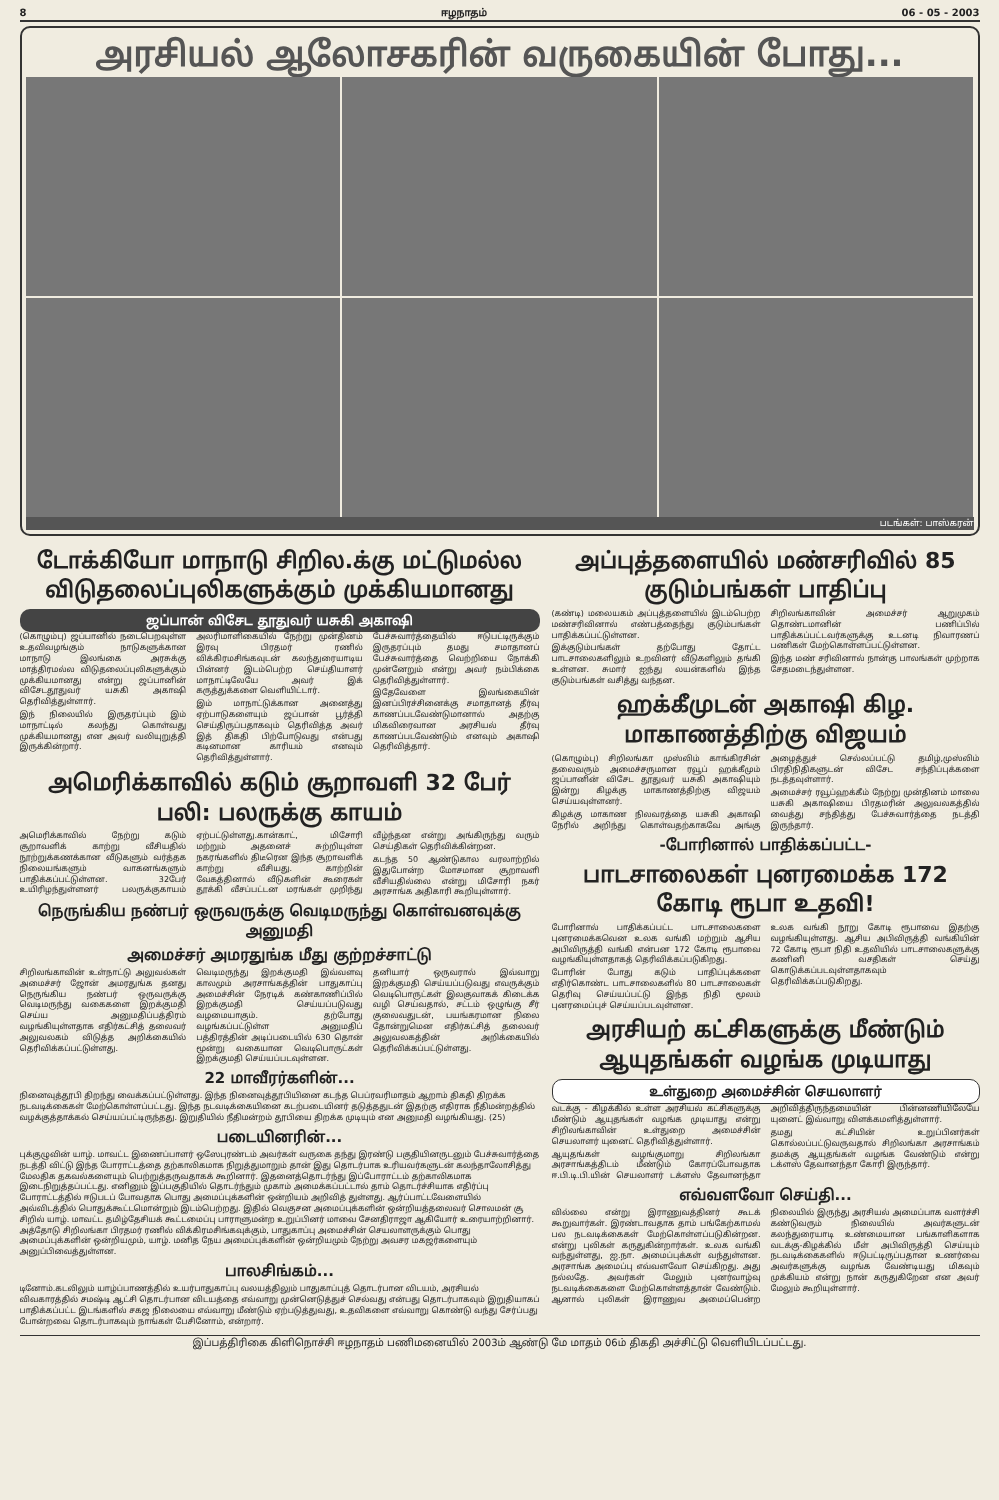8 ஈழநாதம் 06 - 05 - 2003
அரசியல் ஆலோசகரின் வருகையின் போது...
படங்கள்: பாஸ்கரன்
டோக்கியோ மாநாடு சிறில.க்கு மட்டுமல்ல விடுதலைப்புலிகளுக்கும் முக்கியமானது
ஜப்பான் விசேட தூதுவர் யசுகி அகாஷி
(கொழும்பு) ஜப்பானில் நடைபெறவுள்ள உதவிவழங்கும் நாடுகளுக்கான மாநாடு இலங்கை அரசுக்கு மாத்திரமல்ல விடுதலைப்புலிகளுக்கும் முக்கியமானது என்று ஜப்பானின் விசேடதூதுவர் யசுகி அகாஷி தெரிவித்துள்ளார்.
இந் நிலையில் இருதரப்பும் இம் மாநாட்டில் கலந்து கொள்வது முக்கியமானது என அவர் வலியுறுத்தி இருக்கின்றார்.
அலரிமாளிகையில் நேற்று முன்தினம் இரவு பிரதமர் ரணில் விக்கிரமசிங்கவுடன் கலந்துரையாடிய பின்னர் இடம்பெற்ற செய்தியாளர் மாநாட்டிலேயே அவர் இக் கருத்துக்களை வெளியிட்டார்.
இம் மாநாட்டுக்கான அனைத்து ஏற்பாடுகளையும் ஜப்பான் பூர்த்தி செய்திருப்பதாகவும் தெரிவித்த அவர் இத் திகதி பிற்போடுவது என்பது கடினமான காரியம் எனவும் தெரிவித்துள்ளார்.
பேச்சுவார்த்தையில் ஈடுபட்டிருக்கும் இருதரப்பும் தமது சமாதானப் பேச்சுவார்த்தை வெற்றியை நோக்கி முன்னேறும் என்று அவர் நம்பிக்கை தெரிவித்துள்ளார்.
இதேவேளை இலங்கையின் இனப்பிரச்சினைக்கு சமாதானத் தீர்வு காணப்படவேண்டுமானால் அதற்கு மிகவிரைவான அரசியல் தீர்வு காணப்படவேண்டும் எனவும் அகாஷி தெரிவித்தார்.
அமெரிக்காவில் கடும் சூறாவளி 32 பேர் பலி: பலருக்கு காயம்
அமெரிக்காவில் நேற்று கடும் சூறாவளிக் காற்று வீசியதில் நூற்றுக்கணக்கான வீடுகளும் வர்த்தக நிலையங்களும் வாகனங்களும் பாதிக்கப்பட்டுள்ளன. 32பேர் உயிரிழந்துள்ளனர் பலருக்குகாயம் ஏற்பட்டுள்ளது.கான்காட், மிசோரி மற்றும் அதனைச் சுற்றியுள்ள நகரங்களில் திடீரென இந்த சூறாவளிக் காற்று வீசியது. காற்றின் வேகத்தினால் வீடுகளின் கூரைகள் தூக்கி வீசப்பட்டன மரங்கள் முறிந்து வீழ்ந்தன என்று அங்கிருந்து வரும் செய்திகள் தெரிவிக்கின்றன.
கடந்த 50 ஆண்டுகால வரலாற்றில் இதுபோன்ற மோசமான சூறாவளி வீசியதில்லை என்று மிசோரி நகர் அரசாங்க அதிகாரி கூறியுள்ளார்.
நெருங்கிய நண்பர் ஒருவருக்கு வெடிமருந்து கொள்வனவுக்கு அனுமதி
அமைச்சர் அமரதுங்க மீது குற்றச்சாட்டு
சிறிலங்காவின் உள்நாட்டு அலுவல்கள் அமைச்சர் ஜோன் அமரதுங்க தனது நெருங்கிய நண்பர் ஒருவருக்கு வெடிமருந்து வகைகளை இறக்குமதி செய்ய அனுமதிப்பத்திரம் வழங்கியுள்ளதாக எதிர்கட்சித் தலைவர் அலுவலகம் விடுத்த அறிக்கையில் தெரிவிக்கப்பட்டுள்ளது.
வெடிமருந்து இறக்குமதி இவ்வளவு காலமும் அரசாங்கத்தின் பாதுகாப்பு அமைச்சின் நேரடிக் கண்காணிப்பில் இறக்குமதி செய்யப்படுவது வழமையாகும். தற்போது வழங்கப்பட்டுள்ள அனுமதிப் பத்திரத்தின் அடிப்படையில் 630 தொன் மூன்று வகையான வெடிபொருட்கள் இறக்குமதி செய்யப்படவுள்ளன.
தனியார் ஒருவரால் இவ்வாறு இறக்குமதி செய்யப்படுவது எவருக்கும் வெடிபொருட்கள் இலகுவாகக் கிடைக்க வழி செய்வதால், சட்டம் ஒழுங்கு சீர் குலைவதுடன், பயங்கரமான நிலை தோன்றுமென எதிர்கட்சித் தலைவர் அலுவலகத்தின் அறிக்கையில் தெரிவிக்கப்பட்டுள்ளது.
22 மாவீரர்களின்...
நினைவுத்தூபி திறந்து வைக்கப்பட்டுள்ளது. இந்த நினைவுத்தூபியினை கடந்த பெப்ரவரிமாதம் ஆறாம் திகதி திறக்க நடவடிக்கைகள் மேற்கொள்ளப்பட்டது. இந்த நடவடிக்கையினை கடற்படையினர் தடுத்ததுடன் இதற்கு எதிராக நீதிமன்றத்தில் வழக்குத்தாக்கல் செய்யப்பட்டிருந்தது. இறுதியில் நீதிமன்றம் தூபியை திறக்க முடியும் என அனுமதி வழங்கியது. (25)
படையினரின்...
புக்குழுவின் யாழ். மாவட்ட இணைப்பாளர் ஒஸேபுரண்டம் அவர்கள் வருகை தந்து இரண்டு பகுதியினருடனும் பேச்சுவார்த்தை நடத்தி விட்டு இந்த போராட்டத்தை தற்காலிகமாக நிறுத்துமாறும் தான் இது தொடர்பாக உரியவர்களுடன் கலந்தாலோசித்து மேலதிக தகவல்களையும் பெற்றுத்தருவதாகக் கூறினார். இதனைத்தொடர்ந்து இப்போராட்டம் தற்காலிகமாக இடைநிறுத்தப்பட்டது. எனினும் இப்பகுதியில் தொடர்ந்தும் முகாம் அமைக்கப்பட்டால் தாம் தொடர்ச்சியாக எதிர்ப்பு போராட்டத்தில் ஈடுபடப் போவதாக பொது அமைப்புக்களின் ஒன்றியம் அறிவித் துள்ளது. ஆர்ப்பாட்டவேளையில் அவ்விடத்தில் பொதுக்கூட்டமொன்றும் இடம்பெற்றது. இதில் வெகுசன அமைப்புக்களின் ஒன்றியத்தலைவர் சொலமன் சூ சிறில் யாழ். மாவட்ட தமிழ்தேசியக் கூட்டமைப்பு பாராளுமன்ற உறுப்பினர் மாவை சேனதிராஜா ஆகியோர் உரையாற்றினார். அத்தோடு சிறிலங்கா பிரதமர் ரணில் விக்கிரமசிங்கவுக்கும், பாதுகாப்பு அமைச்சின் செயலாளருக்கும் பொது அமைப்புக்களின் ஒன்றியமும், யாழ். மனித நேய அமைப்புக்களின் ஒன்றியமும் நேற்று அவசர மகஜர்களையும் அனுப்பிவைத்துள்ளன.
பாலசிங்கம்...
டினோம்.கடலிலும் யாழ்ப்பாணத்தில் உயர்பாதுகாப்பு வலயத்திலும் பாதுகாப்புத் தொடர்பான விடயம், அரசியல் விவகாரத்தில் சமஷ்டி ஆட்சி தொடர்பான விடயத்தை எவ்வாறு முன்னெடுத்துச் செல்வது என்பது தொடர்பாகவும் இறுதியாகப் பாதிக்கப்பட்ட இடங்களில் சகஜ நிலையை எவ்வாறு மீண்டும் ஏற்படுத்துவது, உதவிகளை எவ்வாறு கொண்டு வந்து சேர்ப்பது போன்றவை தொடர்பாகவும் நாங்கள் பேசினோம், என்றார்.
அப்புத்தளையில் மண்சரிவில் 85 குடும்பங்கள் பாதிப்பு
(கண்டி) மலையகம் அப்புத்தளையில் இடம்பெற்ற மண்சரிவினால் எண்பத்தைந்து குடும்பங்கள் பாதிக்கப்பட்டுள்ளன.
இக்குடும்பங்கள் தற்போது தோட்ட பாடசாலைகளிலும் உறவினர் வீடுகளிலும் தங்கி உள்ளன. சுமார் ஐந்து லயன்களில் இந்த குடும்பங்கள் வசித்து வந்தன.
சிறிலங்காவின் அமைச்சர் ஆறுமுகம் தொண்டமானின் பணிப்பில் பாதிக்கப்பட்டவர்களுக்கு உடனடி நிவாரணப் பணிகள் மேற்கொள்ளப்பட்டுள்ளன.
இந்த மண் சரிவினால் நான்கு பாலங்கள் முற்றாக சேதமடைந்துள்ளன.
ஹக்கீமுடன் அகாஷி கிழ. மாகாணத்திற்கு விஜயம்
(கொழும்பு) சிறிலங்கா முஸ்லிம் காங்கிரசின் தலைவரும் அமைச்சருமான ரவூப் ஹக்கீமும் ஜப்பானின் விசேட தூதுவர் யசுகி அகாஷியும் இன்று கிழக்கு மாகாணத்திற்கு விஜயம் செய்யவுள்ளனர்.
கிழக்கு மாகாண நிலவரத்தை யசுகி அகாஷி நேரில் அறிந்து கொள்வதற்காகவே அங்கு அழைத்துச் செல்லப்பட்டு தமிழ்,முஸ்லிம் பிரதிநிதிகளுடன் விசேட சந்திப்புக்களை நடத்தவுள்ளார்.
அமைச்சர் ரவூப்ஹக்கீம் நேற்று முன்தினம் மாலை யசுகி அகாஷியை பிரதமரின் அலுவலகத்தில் வைத்து சந்தித்து பேச்சுவார்த்தை நடத்தி இருந்தார்.
-போரினால் பாதிக்கப்பட்ட-
பாடசாலைகள் புனரமைக்க 172 கோடி ரூபா உதவி!
போரினால் பாதிக்கப்பட்ட பாடசாலைகளை புனரமைக்கவென உலக வங்கி மற்றும் ஆசிய அபிவிருத்தி வங்கி என்பன 172 கோடி ரூபாவை வழங்கியுள்ளதாகத் தெரிவிக்கப்படுகிறது.
போரின் போது கடும் பாதிப்புக்களை எதிர்கொண்ட பாடசாலைகளில் 80 பாடசாலைகள் தெரிவு செய்யப்பட்டு இந்த நிதி மூலம் புனரமைப்புச் செய்யப்படவுள்ளன.
உலக வங்கி நூறு கோடி ரூபாவை இதற்கு வழங்கியுள்ளது. ஆசிய அபிவிருத்தி வங்கியின் 72 கோடி ரூபா நிதி உதவியில் பாடசாலைகளுக்கு கணினி வசதிகள் செய்து கொடுக்கப்படவுள்ளதாகவும் தெரிவிக்கப்படுகிறது.
அரசியற் கட்சிகளுக்கு மீண்டும் ஆயுதங்கள் வழங்க முடியாது
உள்துறை அமைச்சின் செயலாளர்
வடக்கு - கிழக்கில் உள்ள அரசியல் கட்சிகளுக்கு மீண்டும் ஆயுதங்கள் வழங்க முடியாது என்று சிறிலங்காவின் உள்துறை அமைச்சின் செயலாளர் யுனைட் தெரிவித்துள்ளார்.
ஆயுதங்கள் வழங்குமாறு சிறிலங்கா அரசாங்கத்திடம் மீண்டும் கோரப்போவதாக ஈ.பி.டி.பி.யின் செயலாளர் டக்ளஸ் தேவானந்தா அறிவித்திருந்தமையின் பின்னணியிலேயே யுனைட் இவ்வாறு விளக்கமளித்துள்ளார்.
தமது கட்சியின் உறுப்பினர்கள் கொல்லப்பட்டுவருவதால் சிறிலங்கா அரசாங்கம் தமக்கு ஆயுதங்கள் வழங்க வேண்டும் என்று டக்ளஸ் தேவானந்தா கோரி இருந்தார்.
எவ்வளவோ செய்தி...
வில்லை என்று இராணுவத்தினர் கூடக் கூறுவார்கள். இரண்டாவதாக தாம் பங்கேற்காமல் பல நடவடிக்கைகள் மேற்கொள்ளப்படுகின்றன. என்று புலிகள் கருதுகின்றார்கள். உலக வங்கி வந்துள்ளது, ஐ.நா. அமைப்புக்கள் வந்துள்ளன. அரசாங்க அமைப்பு எவ்வளவோ செய்கிறது. அது நல்லதே. அவர்கள் மேலும் புனர்வாழ்வு நடவடிக்கைகளை மேற்கொள்ளத்தான் வேண்டும். ஆனால் புலிகள் இராணுவ அமைப்பென்ற நிலையில் இருந்து அரசியல் அமைப்பாக வளர்ச்சி கண்டுவரும் நிலையில் அவர்களுடன் கலந்துரையாடி உண்மையான பங்காளிகளாக வடக்கு-கிழக்கில் மீள் அபிவிருத்தி செய்யும் நடவடிக்கைகளில் ஈடுபட்டிருப்பதான உணர்வை அவர்களுக்கு வழங்க வேண்டியது மிகவும் முக்கியம் என்று நான் கருதுகிறேன என அவர் மேலும் கூறியுள்ளார்.
இப்பத்திரிகை கிளிநொச்சி ஈழநாதம் பணிமனையில் 2003ம் ஆண்டு மே மாதம் 06ம் திகதி அச்சிட்டு வெளியிடப்பட்டது.